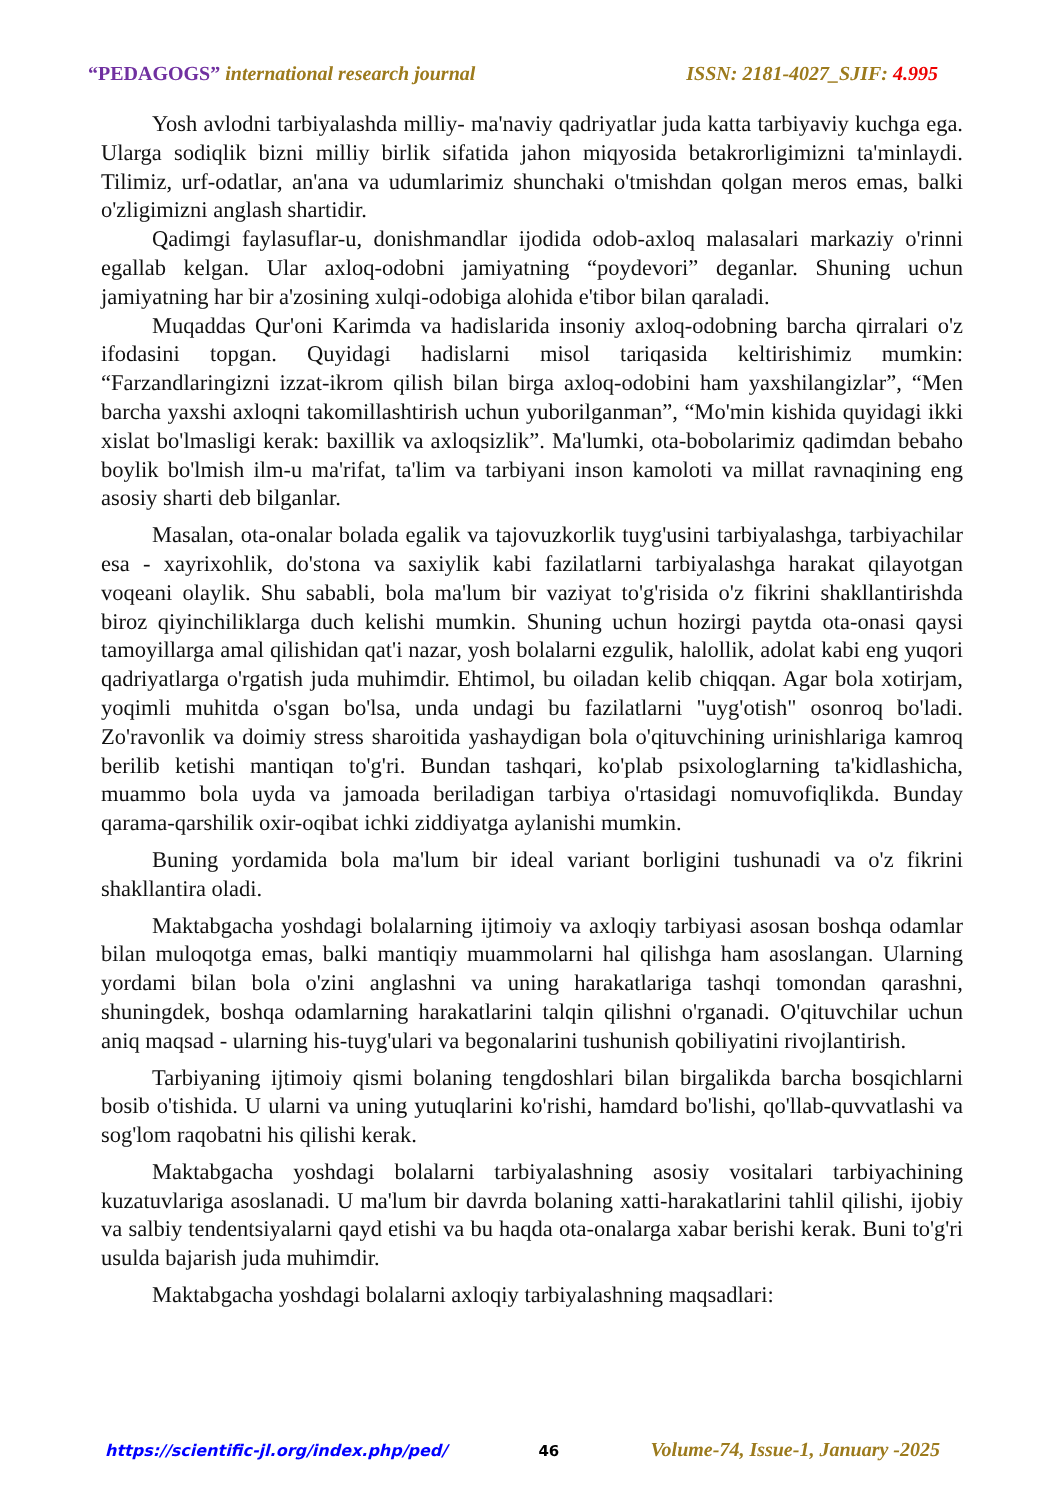“PEDAGOGS” international research journal
ISSN: 2181-4027_SJIF: 4.995
Yosh avlodni tarbiyalashda milliy- ma'naviy qadriyatlar juda katta tarbiyaviy kuchga ega. Ularga sodiqlik bizni milliy birlik sifatida jahon miqyosida betakrorligimizni ta'minlaydi. Tilimiz, urf-odatlar, an'ana va udumlarimiz shunchaki o'tmishdan qolgan meros emas, balki o'zligimizni anglash shartidir.
Qadimgi faylasuflar-u, donishmandlar ijodida odob-axloq malasalari markaziy o'rinni egallab kelgan. Ular axloq-odobni jamiyatning “poydevori” deganlar. Shuning uchun jamiyatning har bir a'zosining xulqi-odobiga alohida e'tibor bilan qaraladi.
Muqaddas Qur'oni Karimda va hadislarida insoniy axloq-odobning barcha qirralari o'z ifodasini topgan. Quyidagi hadislarni misol tariqasida keltirishimiz mumkin: “Farzandlaringizni izzat-ikrom qilish bilan birga axloq-odobini ham yaxshilangizlar”, “Men barcha yaxshi axloqni takomillashtirish uchun yuborilganman”, “Mo'min kishida quyidagi ikki xislat bo'lmasligi kerak: baxillik va axloqsizlik”. Ma'lumki, ota-bobolarimiz qadimdan bebaho boylik bo'lmish ilm-u ma'rifat, ta'lim va tarbiyani inson kamoloti va millat ravnaqining eng asosiy sharti deb bilganlar.
Masalan, ota-onalar bolada egalik va tajovuzkorlik tuyg'usini tarbiyalashga, tarbiyachilar esa - xayrixohlik, do'stona va saxiylik kabi fazilatlarni tarbiyalashga harakat qilayotgan voqeani olaylik. Shu sababli, bola ma'lum bir vaziyat to'g'risida o'z fikrini shakllantirishda biroz qiyinchiliklarga duch kelishi mumkin. Shuning uchun hozirgi paytda ota-onasi qaysi tamoyillarga amal qilishidan qat'i nazar, yosh bolalarni ezgulik, halollik, adolat kabi eng yuqori qadriyatlarga o'rgatish juda muhimdir. Ehtimol, bu oiladan kelib chiqqan. Agar bola xotirjam, yoqimli muhitda o'sgan bo'lsa, unda undagi bu fazilatlarni "uyg'otish" osonroq bo'ladi. Zo'ravonlik va doimiy stress sharoitida yashaydigan bola o'qituvchining urinishlariga kamroq berilib ketishi mantiqan to'g'ri. Bundan tashqari, ko'plab psixologlarning ta'kidlashicha, muammo bola uyda va jamoada beriladigan tarbiya o'rtasidagi nomuvofiqlikda. Bunday qarama-qarshilik oxir-oqibat ichki ziddiyatga aylanishi mumkin.
Buning yordamida bola ma'lum bir ideal variant borligini tushunadi va o'z fikrini shakllantira oladi.
Maktabgacha yoshdagi bolalarning ijtimoiy va axloqiy tarbiyasi asosan boshqa odamlar bilan muloqotga emas, balki mantiqiy muammolarni hal qilishga ham asoslangan. Ularning yordami bilan bola o'zini anglashni va uning harakatlariga tashqi tomondan qarashni, shuningdek, boshqa odamlarning harakatlarini talqin qilishni o'rganadi. O'qituvchilar uchun aniq maqsad - ularning his-tuyg'ulari va begonalarini tushunish qobiliyatini rivojlantirish.
Tarbiyaning ijtimoiy qismi bolaning tengdoshlari bilan birgalikda barcha bosqichlarni bosib o'tishida. U ularni va uning yutuqlarini ko'rishi, hamdard bo'lishi, qo'llab-quvvatlashi va sog'lom raqobatni his qilishi kerak.
Maktabgacha yoshdagi bolalarni tarbiyalashning asosiy vositalari tarbiyachining kuzatuvlariga asoslanadi. U ma'lum bir davrda bolaning xatti-harakatlarini tahlil qilishi, ijobiy va salbiy tendentsiyalarni qayd etishi va bu haqda ota-onalarga xabar berishi kerak. Buni to'g'ri usulda bajarish juda muhimdir.
Maktabgacha yoshdagi bolalarni axloqiy tarbiyalashning maqsadlari:
https://scientific-jl.org/index.php/ped/ 46 Volume-74, Issue-1, January -2025